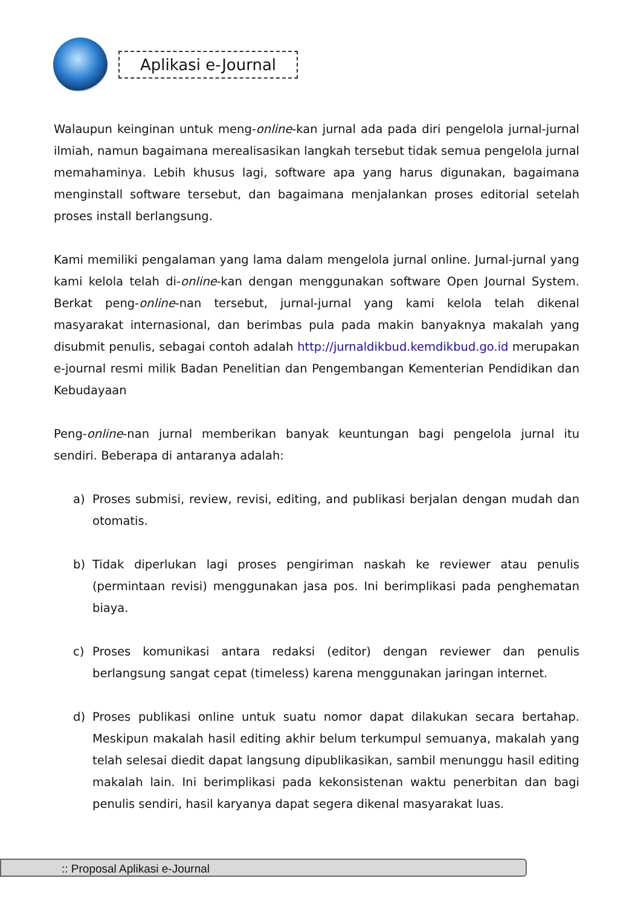Aplikasi e-Journal
Walaupun keinginan untuk meng-online-kan jurnal ada pada diri pengelola jurnal-jurnal ilmiah, namun bagaimana merealisasikan langkah tersebut tidak semua pengelola jurnal memahaminya. Lebih khusus lagi, software apa yang harus digunakan, bagaimana menginstall software tersebut, dan bagaimana menjalankan proses editorial setelah proses install berlangsung.
Kami memiliki pengalaman yang lama dalam mengelola jurnal online. Jurnal-jurnal yang kami kelola telah di-online-kan dengan menggunakan software Open Journal System. Berkat peng-online-nan tersebut, jurnal-jurnal yang kami kelola telah dikenal masyarakat internasional, dan berimbas pula pada makin banyaknya makalah yang disubmit penulis, sebagai contoh adalah http://jurnaldikbud.kemdikbud.go.id merupakan e-journal resmi milik Badan Penelitian dan Pengembangan Kementerian Pendidikan dan Kebudayaan
Peng-online-nan jurnal memberikan banyak keuntungan bagi pengelola jurnal itu sendiri. Beberapa di antaranya adalah:
a) Proses submisi, review, revisi, editing, and publikasi berjalan dengan mudah dan otomatis.
b) Tidak diperlukan lagi proses pengiriman naskah ke reviewer atau penulis (permintaan revisi) menggunakan jasa pos. Ini berimplikasi pada penghematan biaya.
c) Proses komunikasi antara redaksi (editor) dengan reviewer dan penulis berlangsung sangat cepat (timeless) karena menggunakan jaringan internet.
d) Proses publikasi online untuk suatu nomor dapat dilakukan secara bertahap. Meskipun makalah hasil editing akhir belum terkumpul semuanya, makalah yang telah selesai diedit dapat langsung dipublikasikan, sambil menunggu hasil editing makalah lain. Ini berimplikasi pada kekonsistenan waktu penerbitan dan bagi penulis sendiri, hasil karyanya dapat segera dikenal masyarakat luas.
:: Proposal Aplikasi e-Journal